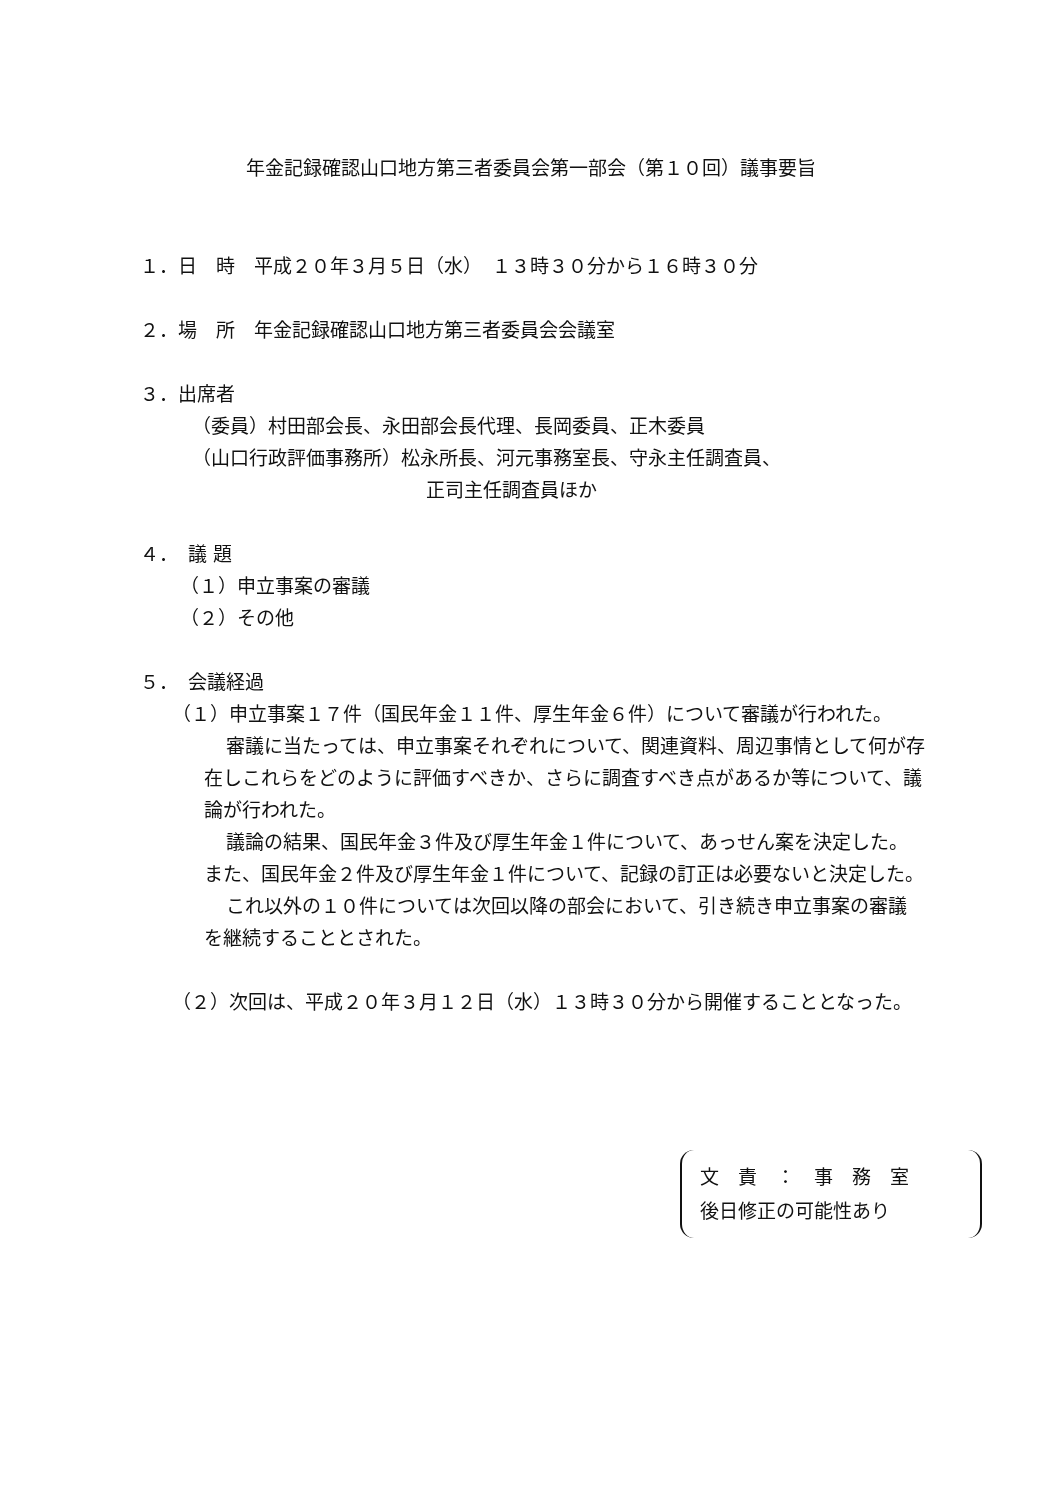年金記録確認山口地方第三者委員会第一部会（第１０回）議事要旨
１．日　時　平成２０年３月５日（水）　１３時３０分から１６時３０分
２．場　所　年金記録確認山口地方第三者委員会会議室
３．出席者
（委員）村田部会長、永田部会長代理、長岡委員、正木委員
（山口行政評価事務所）松永所長、河元事務室長、守永主任調査員、
正司主任調査員ほか
４．　議 題
（１）申立事案の審議
（２）その他
５．　会議経過
（１）申立事案１７件（国民年金１１件、厚生年金６件）について審議が行われた。
審議に当たっては、申立事案それぞれについて、関連資料、周辺事情として何が存在しこれらをどのように評価すべきか、さらに調査すべき点があるか等について、議論が行われた。
議論の結果、国民年金３件及び厚生年金１件について、あっせん案を決定した。また、国民年金２件及び厚生年金１件について、記録の訂正は必要ないと決定した。
これ以外の１０件については次回以降の部会において、引き続き申立事案の審議を継続することとされた。
（２）次回は、平成２０年３月１２日（水）１３時３０分から開催することとなった。
文　責　：　事　務　室
後日修正の可能性あり